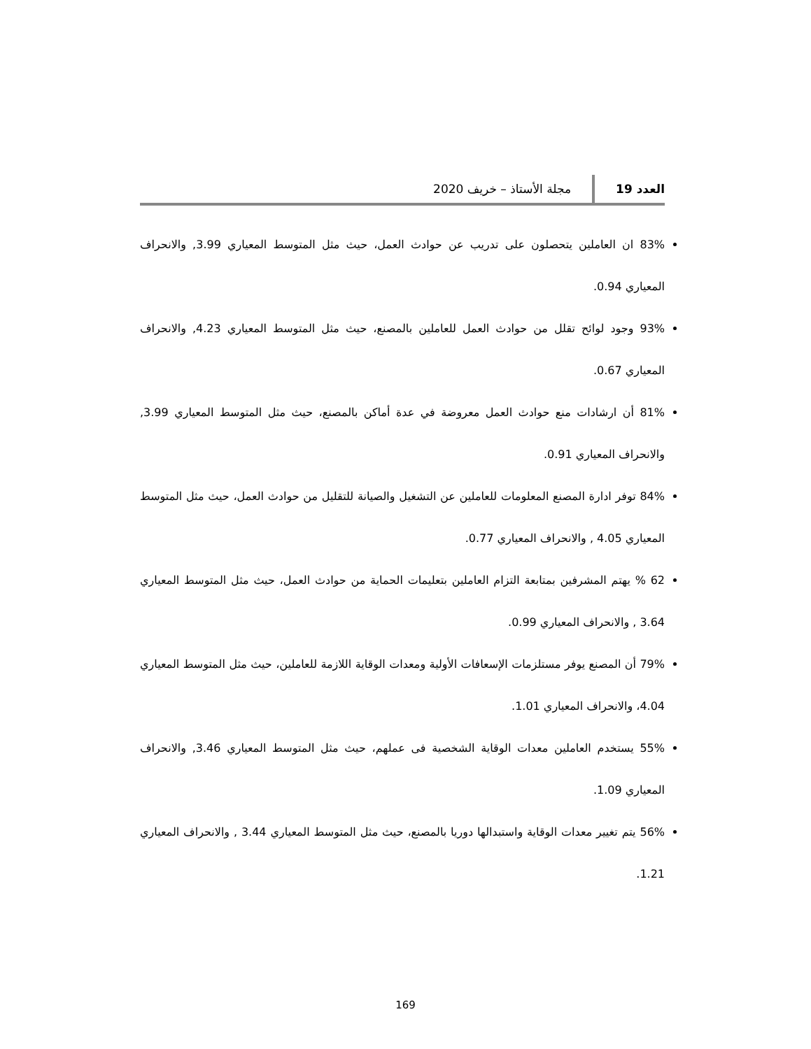العدد 19 مجلة الأستاذ – خريف 2020
83% ان العاملين يتحصلون على تدريب عن حوادث العمل، حيث مثل المتوسط المعياري 3.99, والانحراف المعياري 0.94.
93% وجود لوائح تقلل من حوادث العمل للعاملين بالمصنع، حيث مثل المتوسط المعياري 4.23, والانحراف المعياري 0.67.
81% أن ارشادات منع حوادث العمل معروضة في عدة أماكن بالمصنع، حيث مثل المتوسط المعياري 3.99, والانحراف المعياري 0.91.
84% توفر ادارة المصنع المعلومات للعاملين عن التشغيل والصيانة للتقليل من حوادث العمل، حيث مثل المتوسط المعياري 4.05 , والانحراف المعياري 0.77.
62 % يهتم المشرفين بمتابعة التزام العاملين بتعليمات الحماية من حوادث العمل، حيث مثل المتوسط المعياري 3.64 , والانحراف المعياري 0.99.
79% أن المصنع يوفر مستلزمات الإسعافات الأولية ومعدات الوقاية اللازمة للعاملين، حيث مثل المتوسط المعياري 4.04، والانحراف المعياري 1.01.
55% يستخدم العاملين معدات الوقاية الشخصية فى عملهم، حيث مثل المتوسط المعياري 3.46, والانحراف المعياري 1.09.
56% يتم تغيير معدات الوقاية واستبدالها دوريا بالمصنع، حيث مثل المتوسط المعياري 3.44 , والانحراف المعياري 1.21.
169